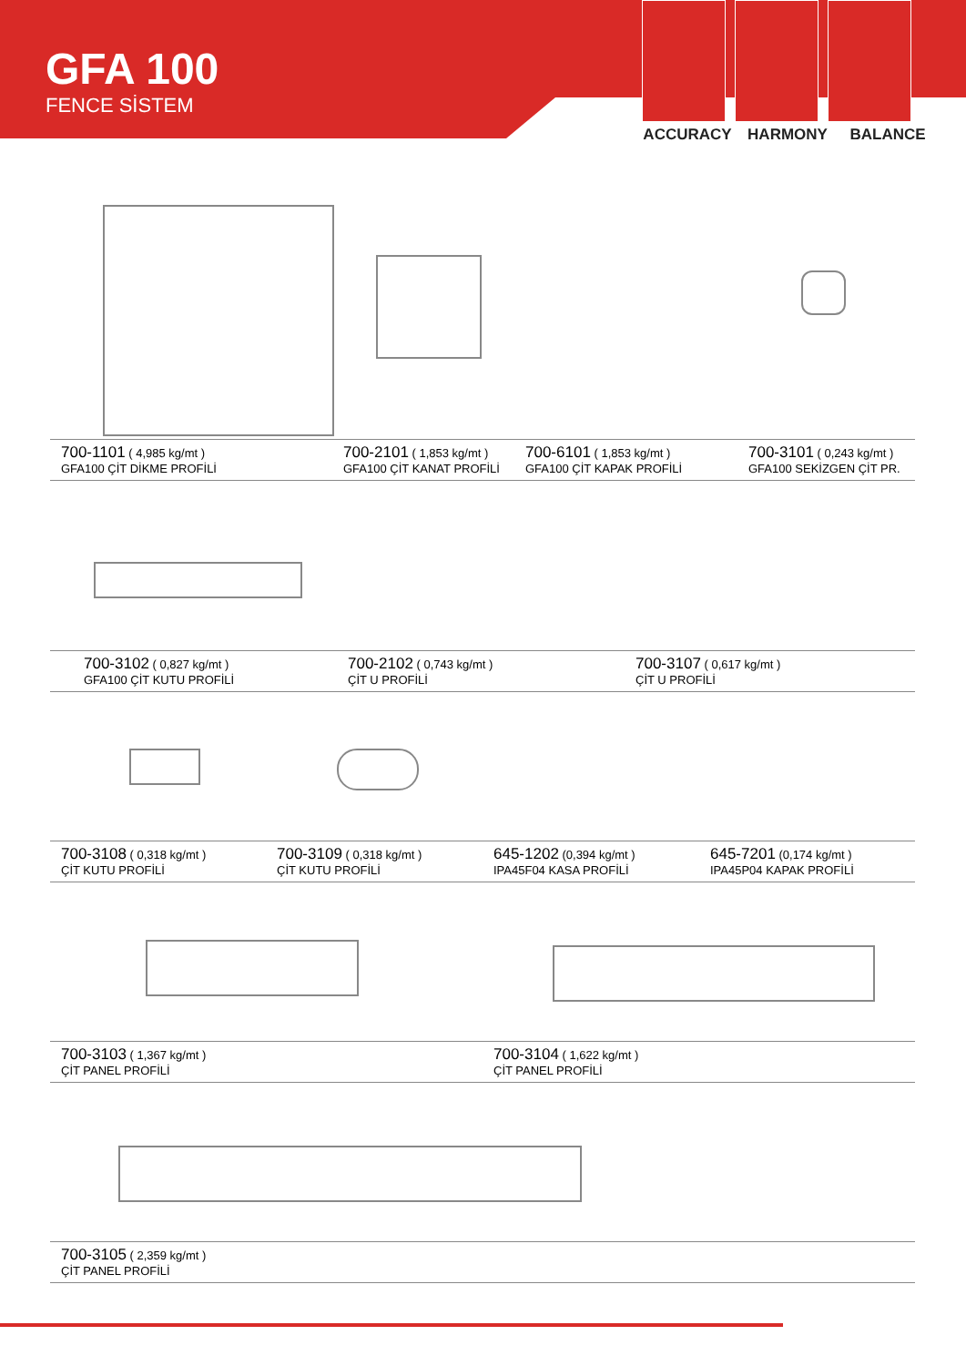GFA 100
FENCE SİSTEM
ACCURACY HARMONY BALANCE
700-1101 ( 4,985 kg/mt )
GFA100 ÇİT DİKME PROFİLİ
700-2101 ( 1,853 kg/mt )
GFA100 ÇİT KANAT PROFİLİ
700-6101 ( 1,853 kg/mt )
GFA100 ÇİT KAPAK PROFİLİ
700-3101 ( 0,243 kg/mt )
GFA100 SEKİZGEN ÇİT PR.
700-3102 ( 0,827 kg/mt )
GFA100 ÇİT KUTU PROFİLİ
700-2102 ( 0,743 kg/mt )
ÇİT U PROFİLİ
700-3107 ( 0,617 kg/mt )
ÇİT U PROFİLİ
700-3108 ( 0,318 kg/mt )
ÇİT KUTU PROFİLİ
700-3109 ( 0,318 kg/mt )
ÇİT KUTU PROFİLİ
645-1202 (0,394 kg/mt )
IPA45F04 KASA PROFİLİ
645-7201 (0,174 kg/mt )
IPA45P04 KAPAK PROFİLİ
700-3103 ( 1,367 kg/mt )
ÇİT PANEL PROFİLİ
700-3104 ( 1,622 kg/mt )
ÇİT PANEL PROFİLİ
700-3105 ( 2,359 kg/mt )
ÇİT PANEL PROFİLİ